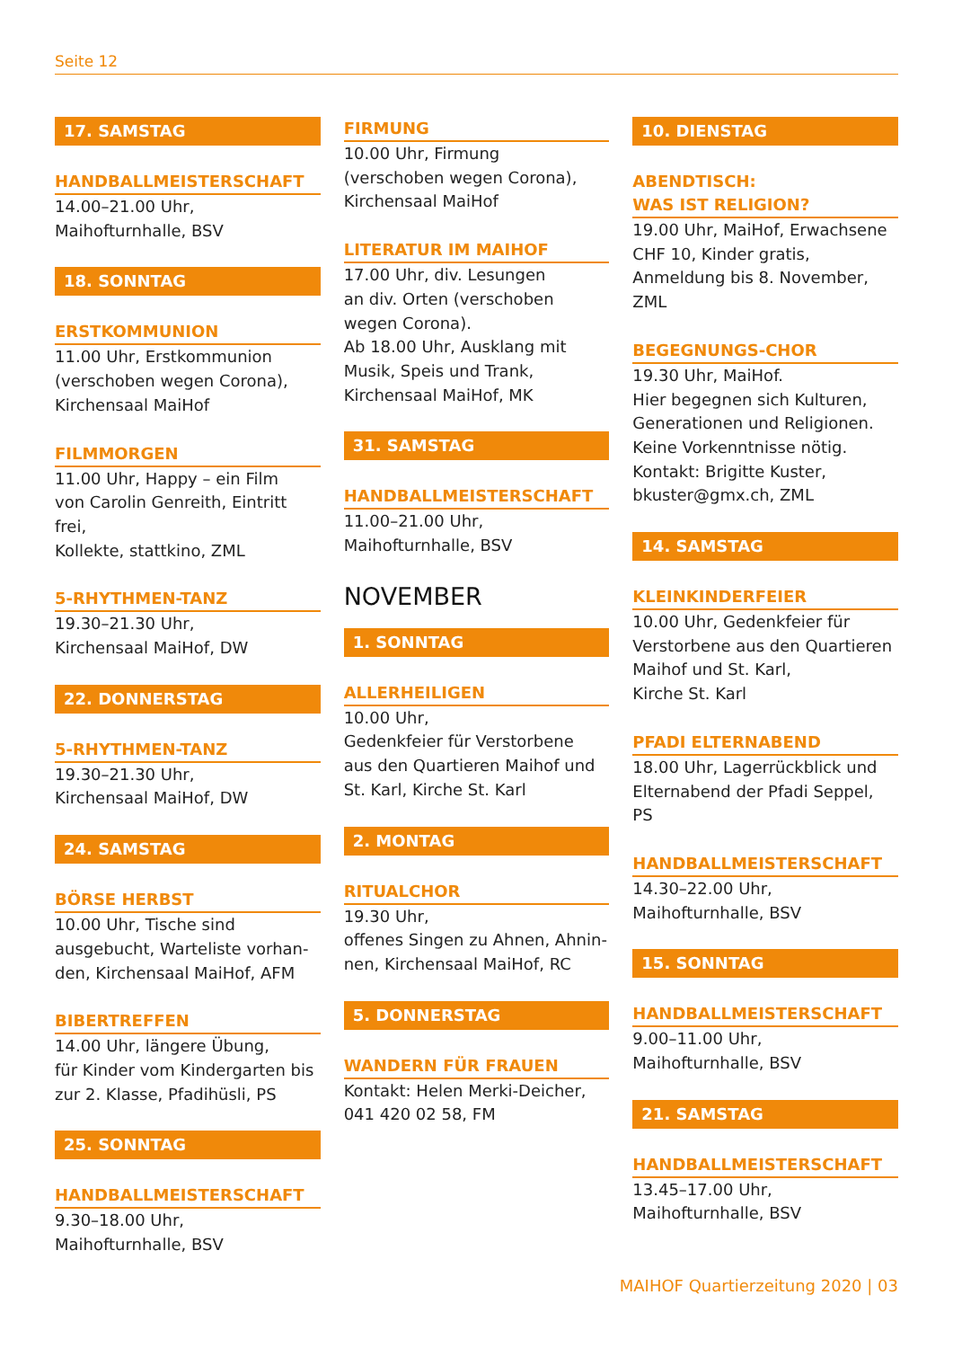Seite 12
17. SAMSTAG
HANDBALLMEISTERSCHAFT
14.00–21.00 Uhr,
Maihofturnhalle, BSV
18. SONNTAG
ERSTKOMMUNION
11.00 Uhr, Erstkommunion
(verschoben wegen Corona),
Kirchensaal MaiHof
FILMMORGEN
11.00 Uhr, Happy – ein Film
von Carolin Genreith, Eintritt frei,
Kollekte, stattkino, ZML
5-RHYTHMEN-TANZ
19.30–21.30 Uhr,
Kirchensaal MaiHof, DW
22. DONNERSTAG
5-RHYTHMEN-TANZ
19.30–21.30 Uhr,
Kirchensaal MaiHof, DW
24. SAMSTAG
BÖRSE HERBST
10.00 Uhr, Tische sind
ausgebucht, Warteliste vorhan-
den, Kirchensaal MaiHof, AFM
BIBERTREFFEN
14.00 Uhr, längere Übung,
für Kinder vom Kindergarten bis
zur 2. Klasse, Pfadihüsli, PS
25. SONNTAG
HANDBALLMEISTERSCHAFT
9.30–18.00 Uhr,
Maihofturnhalle, BSV
FIRMUNG
10.00 Uhr, Firmung
(verschoben wegen Corona),
Kirchensaal MaiHof
LITERATUR IM MAIHOF
17.00 Uhr, div. Lesungen
an div. Orten (verschoben wegen Corona).
Ab 18.00 Uhr, Ausklang mit
Musik, Speis und Trank,
Kirchensaal MaiHof, MK
31. SAMSTAG
HANDBALLMEISTERSCHAFT
11.00–21.00 Uhr,
Maihofturnhalle, BSV
NOVEMBER
1. SONNTAG
ALLERHEILIGEN
10.00 Uhr,
Gedenkfeier für Verstorbene
aus den Quartieren Maihof und
St. Karl, Kirche St. Karl
2. MONTAG
RITUALCHOR
19.30 Uhr,
offenes Singen zu Ahnen, Ahnin-
nen, Kirchensaal MaiHof, RC
5. DONNERSTAG
WANDERN FÜR FRAUEN
Kontakt: Helen Merki-Deicher,
041 420 02 58, FM
10. DIENSTAG
ABENDTISCH:
WAS IST RELIGION?
19.00 Uhr, MaiHof, Erwachsene
CHF 10, Kinder gratis,
Anmeldung bis 8. November,
ZML
BEGEGNUNGS-CHOR
19.30 Uhr, MaiHof.
Hier begegnen sich Kulturen,
Generationen und Religionen.
Keine Vorkenntnisse nötig.
Kontakt: Brigitte Kuster,
bkuster@gmx.ch, ZML
14. SAMSTAG
KLEINKINDERFEIER
10.00 Uhr, Gedenkfeier für
Verstorbene aus den Quartieren
Maihof und St. Karl,
Kirche St. Karl
PFADI ELTERNABEND
18.00 Uhr, Lagerrückblick und
Elternabend der Pfadi Seppel, PS
HANDBALLMEISTERSCHAFT
14.30–22.00 Uhr,
Maihofturnhalle, BSV
15. SONNTAG
HANDBALLMEISTERSCHAFT
9.00–11.00 Uhr,
Maihofturnhalle, BSV
21. SAMSTAG
HANDBALLMEISTERSCHAFT
13.45–17.00 Uhr,
Maihofturnhalle, BSV
MAIHOF Quartierzeitung 2020 | 03